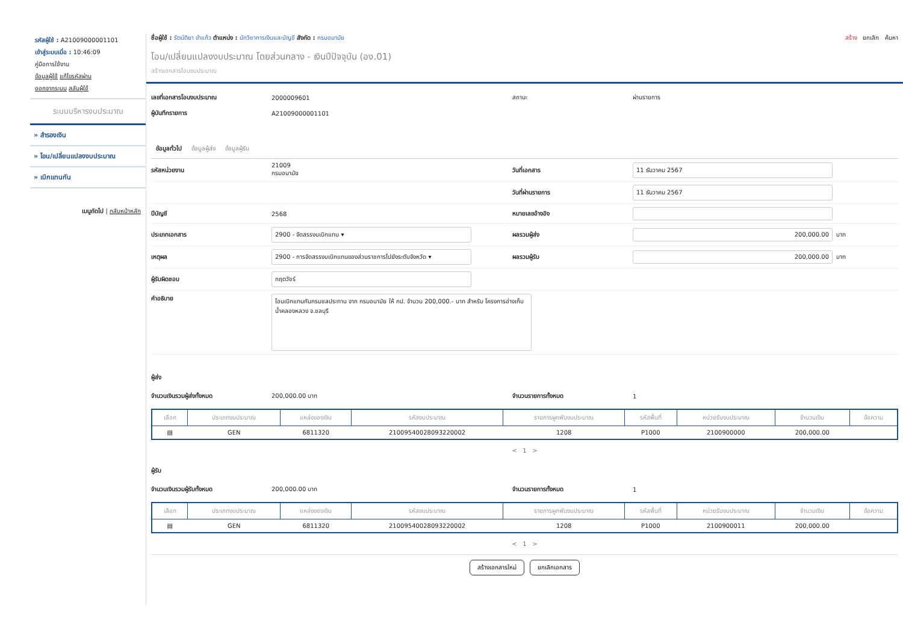รหัสผู้ใช้ : A21009000001101
เข้าสู่ระบบเมื่อ : 10:46:09
คู่มือการใช้งาน
ข้อมูลผู้ใช้ แก้ไขรหัสผ่าน
ออกจากระบบ สลับผู้ใช้
ระบบบริหารงบประมาณ
» สำรองเงิน
» โอน/เปลี่ยนแปลงงบประมาณ
» เบิกแทนกัน
เมนูถัดไป | กลับหน้าหลัก
ชื่อผู้ใช้ : รัตน์ติยา ขำแก้ว ตำแหน่ง : นักวิชาการเงินและบัญชี สังกัด : กรมอนามัย
สร้าง ยกเลิก ค้นหา
โอน/เปลี่ยนแปลงงบประมาณ โดยส่วนกลาง - เงินปีปัจจุบัน (อง.01)
สร้างเอกสารโอนงบประมาณ
เลขที่เอกสารโอนงบประมาณ 2000009601 สถานะ ผ่านรายการ
ผู้บันทึกรายการ A21009000001101
ข้อมูลทั่วไป ข้อมูลผู้ส่ง ข้อมูลผู้รับ
รหัสหน่วยงาน 21009
กรมอนามัย วันที่เอกสาร 11 ธันวาคม 2567
วันที่ผ่านรายการ 11 ธันวาคม 2567
ปีบัญชี 2568 หมายเลขอ้างอิง
ประเภทเอกสาร 2900 - จัดสรรงบเบิกแทน ▾ ผลรวมผู้ส่ง 200,000.00 บาท
เหตุผล 2900 - การจัดสรรงบเบิกแทนของส่วนราชการไปยังระดับจังหวัด ▾ ผลรวมผู้รับ 200,000.00 บาท
ผู้รับผิดชอบ กฤตวัชร์
คำอธิบาย โอนเบิกแทนกันกรมชลประทาน จาก กรมอนามัย ให้ กป. จำนวน 200,000.- บาท สำหรับ โครงการอ่างเก็บน้ำคลองหลวง จ.ชลบุรี
ผู้ส่ง
จำนวนเงินรวมผู้ส่งทั้งหมด 200,000.00 บาท จำนวนรายการทั้งหมด 1
| เลือก | ประเภทงบประมาณ | แหล่งของเงิน | รหัสงบประมาณ | รายการผูกพันงบประมาณ | รหัสพื้นที่ | หน่วยรับงบประมาณ | จำนวนเงิน | ข้อความ |
| --- | --- | --- | --- | --- | --- | --- | --- | --- |
| ▤ | GEN | 6811320 | 21009540028093220002 | 1208 | P1000 | 2100900000 | 200,000.00 | |
< 1 >
ผู้รับ
จำนวนเงินรวมผู้รับทั้งหมด 200,000.00 บาท จำนวนรายการทั้งหมด 1
| เลือก | ประเภทงบประมาณ | แหล่งของเงิน | รหัสงบประมาณ | รายการผูกพันงบประมาณ | รหัสพื้นที่ | หน่วยรับงบประมาณ | จำนวนเงิน | ข้อความ |
| --- | --- | --- | --- | --- | --- | --- | --- | --- |
| ▤ | GEN | 6811320 | 21009540028093220002 | 1208 | P1000 | 2100900011 | 200,000.00 | |
< 1 >
สร้างเอกสารใหม่ ยกเลิกเอกสาร